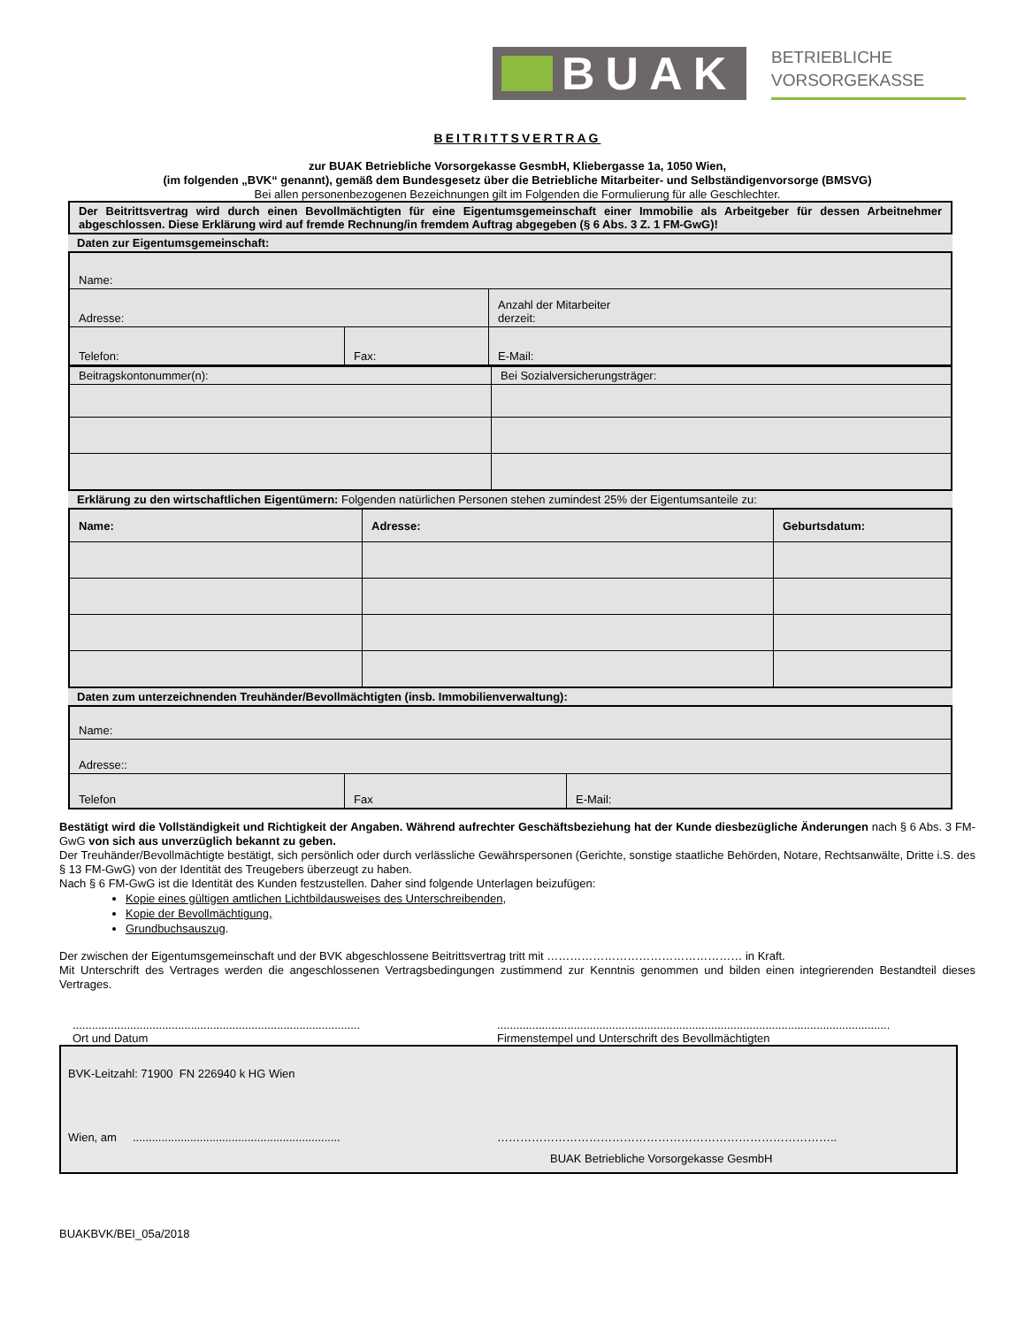BUAK
BETRIEBLICHE
VORSORGEKASSE
BEITRITTSVERTRAG
zur BUAK Betriebliche Vorsorgekasse GesmbH, Kliebergasse 1a, 1050 Wien,
(im folgenden „BVK“ genannt), gemäß dem Bundesgesetz über die Betriebliche Mitarbeiter- und Selbständigenvorsorge (BMSVG)
Bei allen personenbezogenen Bezeichnungen gilt im Folgenden die Formulierung für alle Geschlechter.
| Der Beitrittsvertrag wird durch einen Bevollmächtigten für eine Eigentumsgemeinschaft einer Immobilie als Arbeitgeber für dessen Arbeitnehmer abgeschlossen. Diese Erklärung wird auf fremde Rechnung/in fremdem Auftrag abgegeben (§ 6 Abs. 3 Z. 1 FM-GwG)! |
| Daten zur Eigentumsgemeinschaft: |
| Name: | | | |
| Adresse: | | | Anzahl der Mitarbeiter derzeit: |
| Telefon: | Fax: | E-Mail: | |
| Beitragskontonummer(n): | Bei Sozialversicherungsträger: |
| Erklärung zu den wirtschaftlichen Eigentümern: Folgenden natürlichen Personen stehen zumindest 25% der Eigentumsanteile zu: |
| Name: | Adresse: | Geburtsdatum: |
| Daten zum unterzeichnenden Treuhänder/Bevollmächtigten (insb. Immobilienverwaltung): |
| Name: | | |
| Adresse:: | | |
| Telefon | Fax | E-Mail: |
Bestätigt wird die Vollständigkeit und Richtigkeit der Angaben. Während aufrechter Geschäftsbeziehung hat der Kunde diesbezügliche Änderungen nach § 6 Abs. 3 FM-GwG von sich aus unverzüglich bekannt zu geben.
Der Treuhänder/Bevollmächtigte bestätigt, sich persönlich oder durch verlässliche Gewährspersonen (Gerichte, sonstige staatliche Behörden, Notare, Rechtsanwälte, Dritte i.S. des § 13 FM-GwG) von der Identität des Treugebers überzeugt zu haben.
Nach § 6 FM-GwG ist die Identität des Kunden festzustellen. Daher sind folgende Unterlagen beizufügen:
Kopie eines gültigen amtlichen Lichtbildausweises des Unterschreibenden,
Kopie der Bevollmächtigung,
Grundbuchsauszug.
Der zwischen der Eigentumsgemeinschaft und der BVK abgeschlossene Beitrittsvertrag tritt mit …………………………………………… in Kraft.
Mit Unterschrift des Vertrages werden die angeschlossenen Vertragsbedingungen zustimmend zur Kenntnis genommen und bilden einen integrierenden Bestandteil dieses Vertrages.
..........................................................................................
Ort und Datum
...........................................................................................................................
Firmenstempel und Unterschrift des Bevollmächtigten
BVK-Leitzahl: 71900 FN 226940 k HG Wien
Wien, am .................................................................
……………………………………………………………………………..
BUAK Betriebliche Vorsorgekasse GesmbH
BUAKBVK/BEI_05a/2018